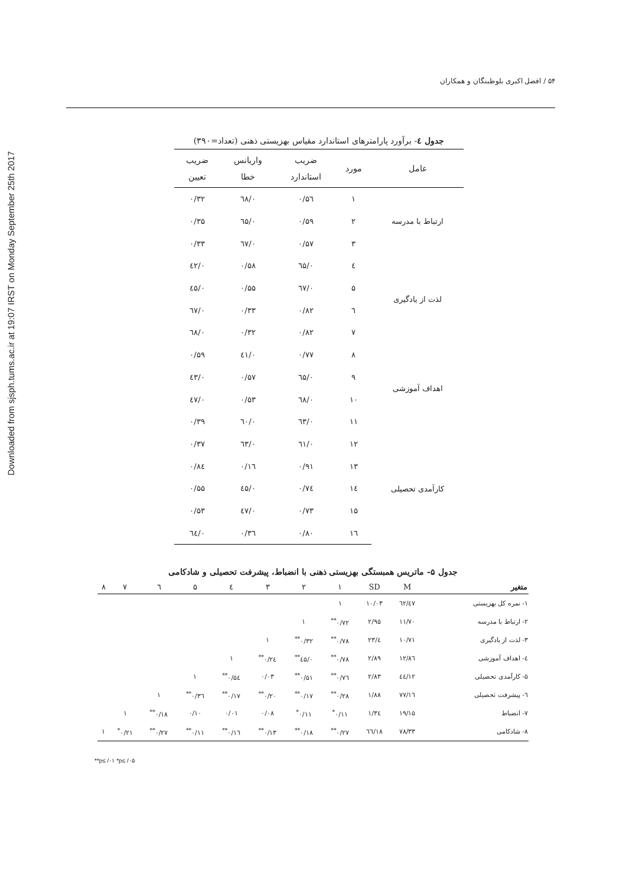Downloaded from sjsph.tums.ac.ir at 19:07 IRST on Monday September 25th 2017
۵۴ / افضل اکبری بلوطبنگان و همکاران
جدول ٤- برآورد پارامترهای استاندارد مقیاس بهزیستی ذهنی (تعداد=۳۹۰)
| عامل | مورد | ضریب استاندارد | واریانس خطا | ضریب تعیین |
| --- | --- | --- | --- | --- |
| ارتباط با مدرسه | ۱ | ۰/۵٦ | ۰/٦۸ | ۰/۳۲ |
| | ۲ | ۰/۵۹ | ۰/٦۵ | ۰/۳۵ |
| | ۳ | ۰/۵۷ | ۰/٦۷ | ۰/۳۳ |
| لذت از یادگیری | ٤ | ۰/٦۵ | ۰/۵۸ | ۰/٤۲ |
| | ۵ | ۰/٦۷ | ۰/۵۵ | ۰/٤۵ |
| | ٦ | ۰/۸۲ | ۰/۳۳ | ۰/٦۷ |
| | ۷ | ۰/۸۲ | ۰/۳۲ | ۰/٦۸ |
| اهداف آموزشی | ۸ | ۰/۷۷ | ۰/٤۱ | ۰/۵۹ |
| | ۹ | ۰/٦۵ | ۰/۵۷ | ۰/٤۳ |
| | ۱۰ | ۰/٦۸ | ۰/۵۳ | ۰/٤۷ |
| | ۱۱ | ۰/٦۳ | ۰/٦۰ | ۰/۳۹ |
| کارآمدی تحصیلی | ۱۲ | ۰/٦۱ | ۰/٦۳ | ۰/۳۷ |
| | ۱۳ | ۰/۹۱ | ۰/۱٦ | ۰/۸٤ |
| | ۱٤ | ۰/۷٤ | ۰/٤۵ | ۰/۵۵ |
| | ۱۵ | ۰/۷۳ | ۰/٤۷ | ۰/۵۳ |
| | ۱٦ | ۰/۸۰ | ۰/۳٦ | ۰/٦٤ |
جدول ۵- ماتریس همبستگی بهزیستی ذهنی با انضباط، پیشرفت تحصیلی و شادکامی
| متغیر | M | SD | ۱ | ۲ | ۳ | ٤ | ۵ | ٦ | ۷ | ۸ |
| --- | --- | --- | --- | --- | --- | --- | --- | --- | --- | --- |
| ۱- نمره کل بهزیستی | ٤۷/٦۲ | ۱۰/۰۳ | ۱ | | | | | | | |
| ۲- ارتباط با مدرسه | ۱۱/۷۰ | ۲/۹۵ | ۰/۷۲<sup>**</sup> | ۱ | | | | | | |
| ۳- لذت از یادگیری | ۱۰/۷۱ | ٤/۲۳ | ۰/۷۸<sup>**</sup> | ۰/۳۲<sup>**</sup> | ۱ | | | | | |
| ٤- اهداف آموزشی | ۱۲/۸٦ | ۲/۸۹ | ۰/۷۸<sup>**</sup> | ۰/٤۵<sup>**</sup> | ۰/۲٤<sup>**</sup> | ۱ | | | | |
| ۵- کارآمدی تحصیلی | ۱۲/٤٤ | ۲/۸۳ | ۰/۷٦<sup>**</sup> | ۰/۵۱<sup>**</sup> | ۰/۰۳ | ۰/۵٤<sup>**</sup> | ۱ | | | |
| ٦- پیشرفت تحصیلی | ۱٦/۷۷ | ۱/۸۸ | ۰/۲۸<sup>**</sup> | ۰/۱۷<sup>**</sup> | ۰/۲۰<sup>**</sup> | ۰/۱۷<sup>**</sup> | ۰/۳٦<sup>**</sup> | ۱ | | |
| ۷- انضباط | ۱۹/۱۵ | ۱/۳٤ | ۰/۱۱<sup>*</sup> | ۰/۱۱<sup>*</sup> | ۰/۰۸ | ۰/۰۱ | ۰/۱۰ | ۰/۱۸<sup>**</sup> | ۱ | |
| ۸- شادکامی | ۷۸/۳۳ | ۱۸/٦٦ | ۰/۲۷<sup>**</sup> | ۰/۱۸<sup>**</sup> | ۰/۱۳<sup>**</sup> | ۰/۱٦<sup>**</sup> | ۰/۱۱<sup>**</sup> | ۰/۲۷<sup>**</sup> | ۰/۲۱<sup>*</sup> | ۱ |
**p≤ /۰۱ *p≤ /۰۵